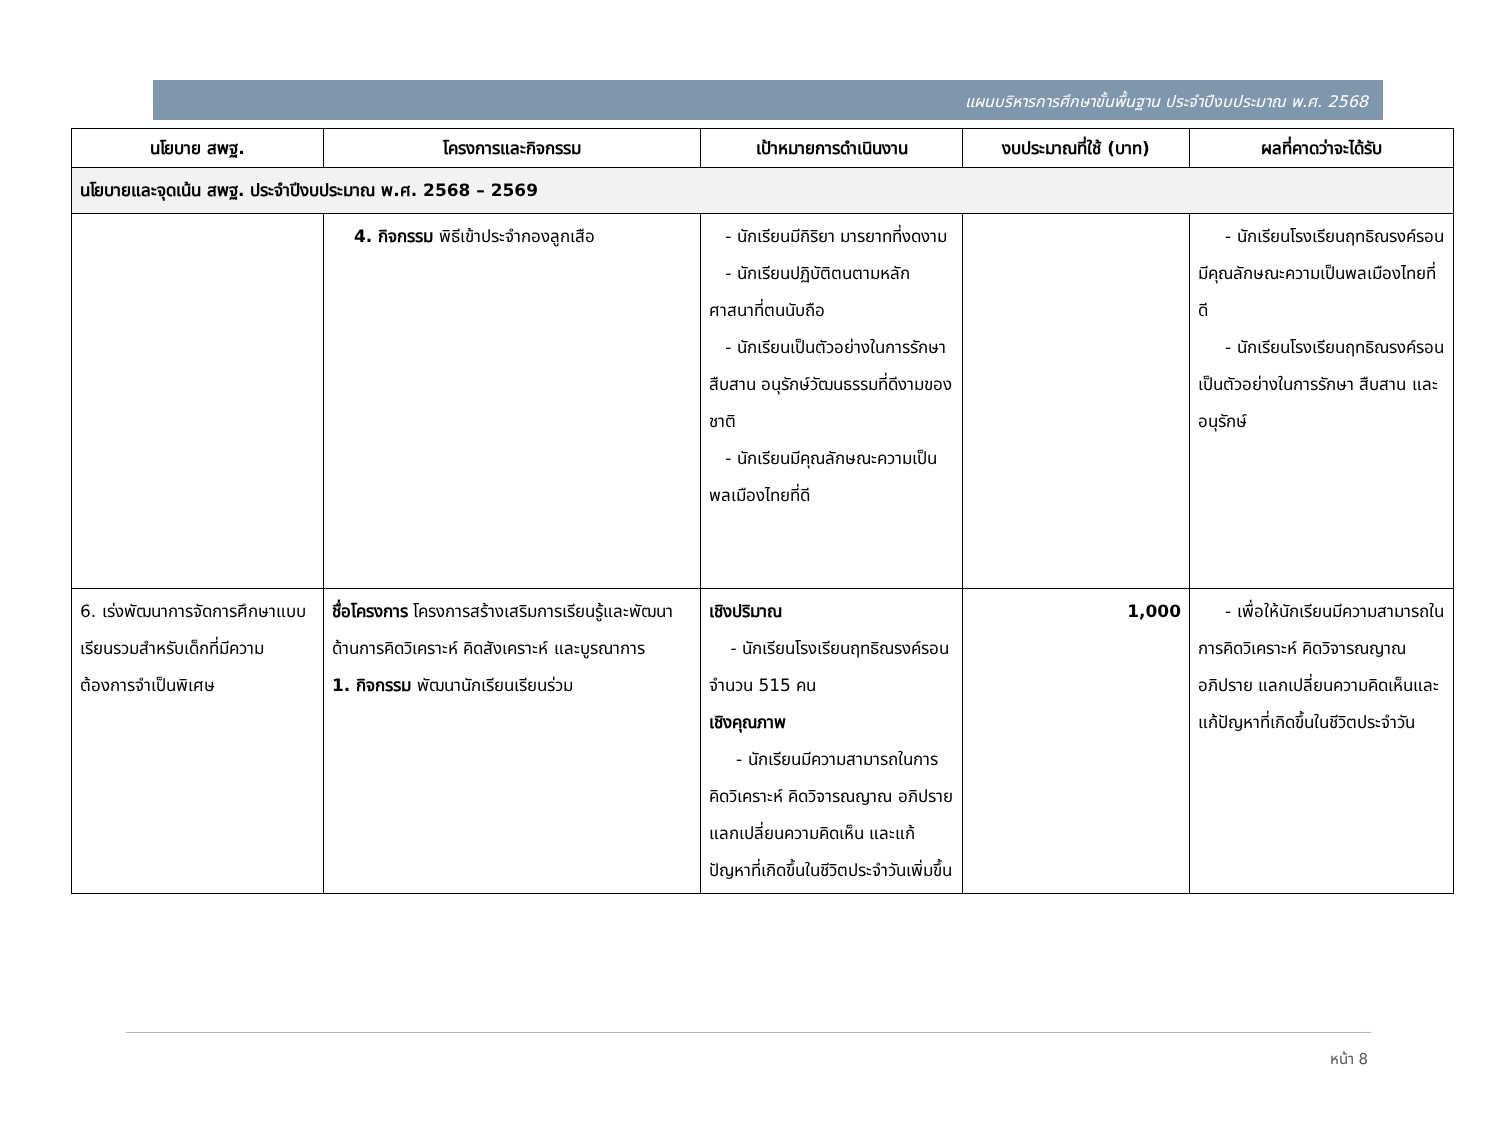แผนบริหารการศึกษาขั้นพื้นฐาน ประจำปีงบประมาณ พ.ศ. 2568
| นโยบาย สพฐ. | โครงการและกิจกรรม | เป้าหมายการดำเนินงาน | งบประมาณที่ใช้ (บาท) | ผลที่คาดว่าจะได้รับ |
| --- | --- | --- | --- | --- |
| นโยบายและจุดเน้น สพฐ. ประจำปีงบประมาณ พ.ศ. 2568 – 2569 | | | | |
| | 4. กิจกรรม พิธีเข้าประจำกองลูกเสือ | - นักเรียนมีกิริยา มารยาทที่งดงาม - นักเรียนปฏิบัติตนตามหลักศาสนาที่ตนนับถือ - นักเรียนเป็นตัวอย่างในการรักษา สืบสาน อนุรักษ์วัฒนธรรมที่ดีงามของชาติ - นักเรียนมีคุณลักษณะความเป็นพลเมืองไทยที่ดี | | - นักเรียนโรงเรียนฤทธิณรงค์รอนมีคุณลักษณะความเป็นพลเมืองไทยที่ดี - นักเรียนโรงเรียนฤทธิณรงค์รอนเป็นตัวอย่างในการรักษา สืบสาน และอนุรักษ์ |
| 6. เร่งพัฒนาการจัดการศึกษาแบบเรียนรวมสำหรับเด็กที่มีความต้องการจำเป็นพิเศษ | ชื่อโครงการ โครงการสร้างเสริมการเรียนรู้และพัฒนาด้านการคิดวิเคราะห์ คิดสังเคราะห์ และบูรณาการ 1. กิจกรรม พัฒนานักเรียนเรียนร่วม | เชิงปริมาณ - นักเรียนโรงเรียนฤทธิณรงค์รอน จำนวน 515 คน เชิงคุณภาพ - นักเรียนมีความสามารถในการคิดวิเคราะห์ คิดวิจารณญาณ อภิปราย แลกเปลี่ยนความคิดเห็น และแก้ปัญหาที่เกิดขึ้นในชีวิตประจำวันเพิ่มขึ้น | 1,000 | - เพื่อให้นักเรียนมีความสามารถในการคิดวิเคราะห์ คิดวิจารณญาณ อภิปราย แลกเปลี่ยนความคิดเห็นและแก้ปัญหาที่เกิดขึ้นในชีวิตประจำวัน |
หน้า 8